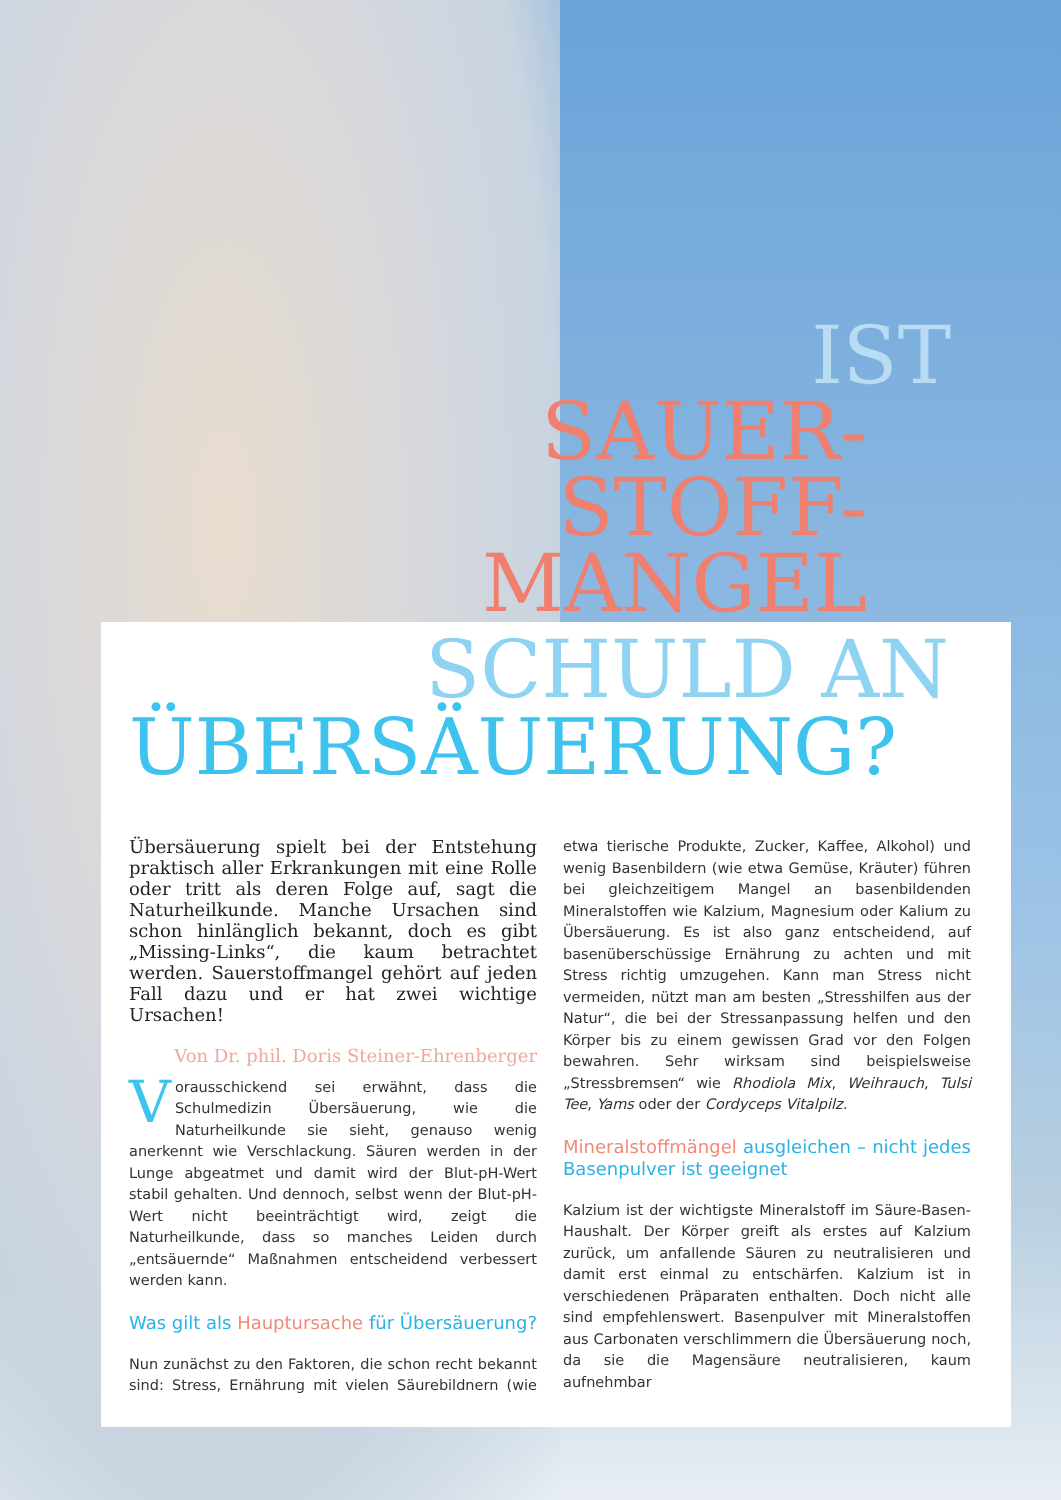IST
SAUER-
STOFF-
MANGEL
SCHULD AN
ÜBERSÄUERUNG?
Übersäuerung spielt bei der Entstehung praktisch aller Erkrankungen mit eine Rolle oder tritt als deren Folge auf, sagt die Naturheilkunde. Manche Ursachen sind schon hinlänglich bekannt, doch es gibt „Missing-Links“, die kaum betrachtet werden. Sauerstoffmangel gehört auf jeden Fall dazu und er hat zwei wichtige Ursachen!
Von Dr. phil. Doris Steiner-Ehrenberger
Vorausschickend sei erwähnt, dass die Schulmedizin Übersäuerung, wie die Naturheilkunde sie sieht, genauso wenig anerkennt wie Verschlackung. Säuren werden in der Lunge abgeatmet und damit wird der Blut-pH-Wert stabil gehalten. Und dennoch, selbst wenn der Blut-pH-Wert nicht beeinträchtigt wird, zeigt die Naturheilkunde, dass so manches Leiden durch „entsäuernde“ Maßnahmen entscheidend verbessert werden kann.
Was gilt als Hauptursache für Übersäuerung?
Nun zunächst zu den Faktoren, die schon recht bekannt sind: Stress, Ernährung mit vielen Säurebildnern (wie etwa tierische Produkte, Zucker, Kaffee, Alkohol) und wenig Basenbildern (wie etwa Gemüse, Kräuter) führen bei gleichzeitigem Mangel an basenbildenden Mineralstoffen wie Kalzium, Magnesium oder Kalium zu Übersäuerung. Es ist also ganz entscheidend, auf basenüberschüssige Ernährung zu achten und mit Stress richtig umzugehen. Kann man Stress nicht vermeiden, nützt man am besten „Stresshilfen aus der Natur“, die bei der Stressanpassung helfen und den Körper bis zu einem gewissen Grad vor den Folgen bewahren. Sehr wirksam sind beispielsweise „Stressbremsen“ wie Rhodiola Mix, Weihrauch, Tulsi Tee, Yams oder der Cordyceps Vitalpilz.
Mineralstoffmängel ausgleichen – nicht jedes Basenpulver ist geeignet
Kalzium ist der wichtigste Mineralstoff im Säure-Basen-Haushalt. Der Körper greift als erstes auf Kalzium zurück, um anfallende Säuren zu neutralisieren und damit erst einmal zu entschärfen. Kalzium ist in verschiedenen Präparaten enthalten. Doch nicht alle sind empfehlenswert. Basenpulver mit Mineralstoffen aus Carbonaten verschlimmern die Übersäuerung noch, da sie die Magensäure neutralisieren, kaum aufnehmbar